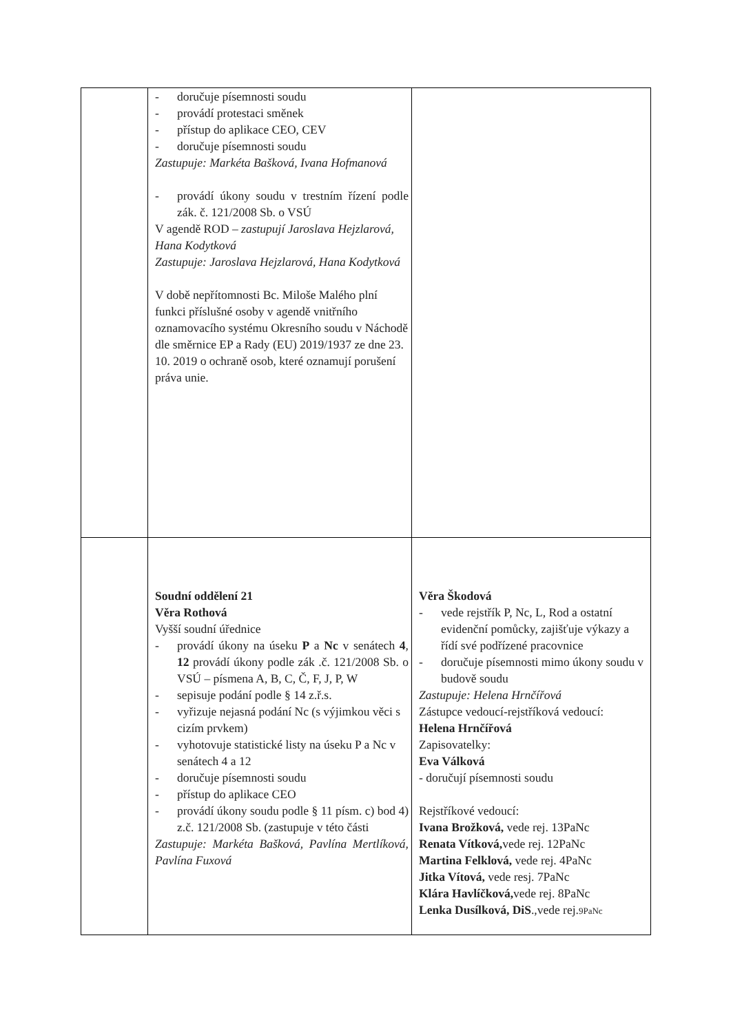| | - doručuje písemnosti soudu - provádí protestaci směnek - přístup do aplikace CEO, CEV - doručuje písemnosti soudu Zastupuje: Markéta Bašková, Ivana Hofmanová - provádí úkony soudu v trestním řízení podle zák. č. 121/2008 Sb. o VSÚ V agendě ROD – zastupují Jaroslava Hejzlarová, Hana Kodytková Zastupuje: Jaroslava Hejzlarová, Hana Kodytková V době nepřítomnosti Bc. Miloše Malého plní funkci příslušné osoby v agendě vnitřního oznamovacího systému Okresního soudu v Náchodě dle směrnice EP a Rady (EU) 2019/1937 ze dne 23. 10. 2019 o ochraně osob, které oznamují porušení práva unie. | |
| | Soudní oddělení 21 Věra Rothová Vyšší soudní úřednice - provádí úkony na úseku P a Nc v senátech 4 , 12 provádí úkony podle zák .č. 121/2008 Sb. o VSÚ – písmena A, B, C, Č, F, J, P, W - sepisuje podání podle § 14 z.ř.s. - vyřizuje nejasná podání Nc (s výjimkou věci s cizím prvkem) - vyhotovuje statistické listy na úseku P a Nc v senátech 4 a 12 - doručuje písemnosti soudu - přístup do aplikace CEO - provádí úkony soudu podle § 11 písm. c) bod 4) z.č. 121/2008 Sb. (zastupuje v této části Zastupuje: Markéta Bašková, Pavlína Mertlíková, Pavlína Fuxová | Věra Škodová - vede rejstřík P, Nc, L, Rod a ostatní evidenční pomůcky, zajišťuje výkazy a řídí své podřízené pracovnice - doručuje písemnosti mimo úkony soudu v budově soudu Zastupuje: Helena Hrnčířová Zástupce vedoucí-rejstříková vedoucí: Helena Hrnčířová Zapisovatelky: Eva Válková - doručují písemnosti soudu Rejstříkové vedoucí: Ivana Brožková, vede rej. 13PaNc Renata Vítková, vede rej. 12PaNc Martina Felklová, vede rej. 4PaNc Jitka Vítová, vede resj. 7PaNc Klára Havlíčková, vede rej. 8PaNc Lenka Dusílková, DiS .,vede rej. 9PaNc |